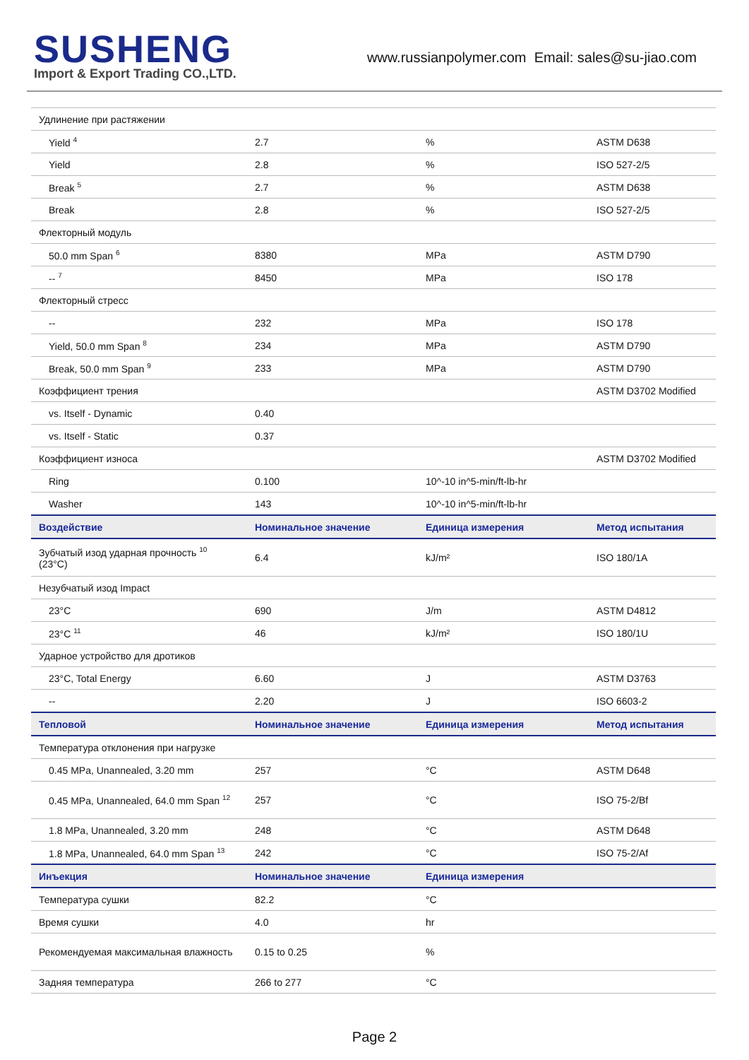SUSHENG
Import & Export Trading CO.,LTD.
www.russianpolymer.com Email: sales@su-jiao.com
| Удлинение при растяжении | | | |
| Yield <sup>4</sup> | 2.7 | % | ASTM D638 |
| Yield | 2.8 | % | ISO 527-2/5 |
| Break <sup>5</sup> | 2.7 | % | ASTM D638 |
| Break | 2.8 | % | ISO 527-2/5 |
| Флекторный модуль | | | |
| 50.0 mm Span <sup>6</sup> | 8380 | MPa | ASTM D790 |
| -- <sup>7</sup> | 8450 | MPa | ISO 178 |
| Флекторный стресс | | | |
| -- | 232 | MPa | ISO 178 |
| Yield, 50.0 mm Span <sup>8</sup> | 234 | MPa | ASTM D790 |
| Break, 50.0 mm Span <sup>9</sup> | 233 | MPa | ASTM D790 |
| Коэффициент трения | | | ASTM D3702 Modified |
| vs. Itself - Dynamic | 0.40 | | |
| vs. Itself - Static | 0.37 | | |
| Коэффициент износа | | | ASTM D3702 Modified |
| Ring | 0.100 | 10^-10 in^5-min/ft-lb-hr | |
| Washer | 143 | 10^-10 in^5-min/ft-lb-hr | |
| Воздействие | Номинальное значение | Единица измерения | Метод испытания |
| Зубчатый изод ударная прочность <sup>10</sup> (23°C) | 6.4 | kJ/m² | ISO 180/1A |
| Незубчатый изод Impact | | | |
| 23°C | 690 | J/m | ASTM D4812 |
| 23°C <sup>11</sup> | 46 | kJ/m² | ISO 180/1U |
| Ударное устройство для дротиков | | | |
| 23°C, Total Energy | 6.60 | J | ASTM D3763 |
| -- | 2.20 | J | ISO 6603-2 |
| Тепловой | Номинальное значение | Единица измерения | Метод испытания |
| Температура отклонения при нагрузке | | | |
| 0.45 MPa, Unannealed, 3.20 mm | 257 | °C | ASTM D648 |
| 0.45 MPa, Unannealed, 64.0 mm Span <sup>12</sup> | 257 | °C | ISO 75-2/Bf |
| 1.8 MPa, Unannealed, 3.20 mm | 248 | °C | ASTM D648 |
| 1.8 MPa, Unannealed, 64.0 mm Span <sup>13</sup> | 242 | °C | ISO 75-2/Af |
| Инъекция | Номинальное значение | Единица измерения | |
| Температура сушки | 82.2 | °C | |
| Время сушки | 4.0 | hr | |
| Рекомендуемая максимальная влажность | 0.15 to 0.25 | % | |
| Задняя температура | 266 to 277 | °C | |
Page 2